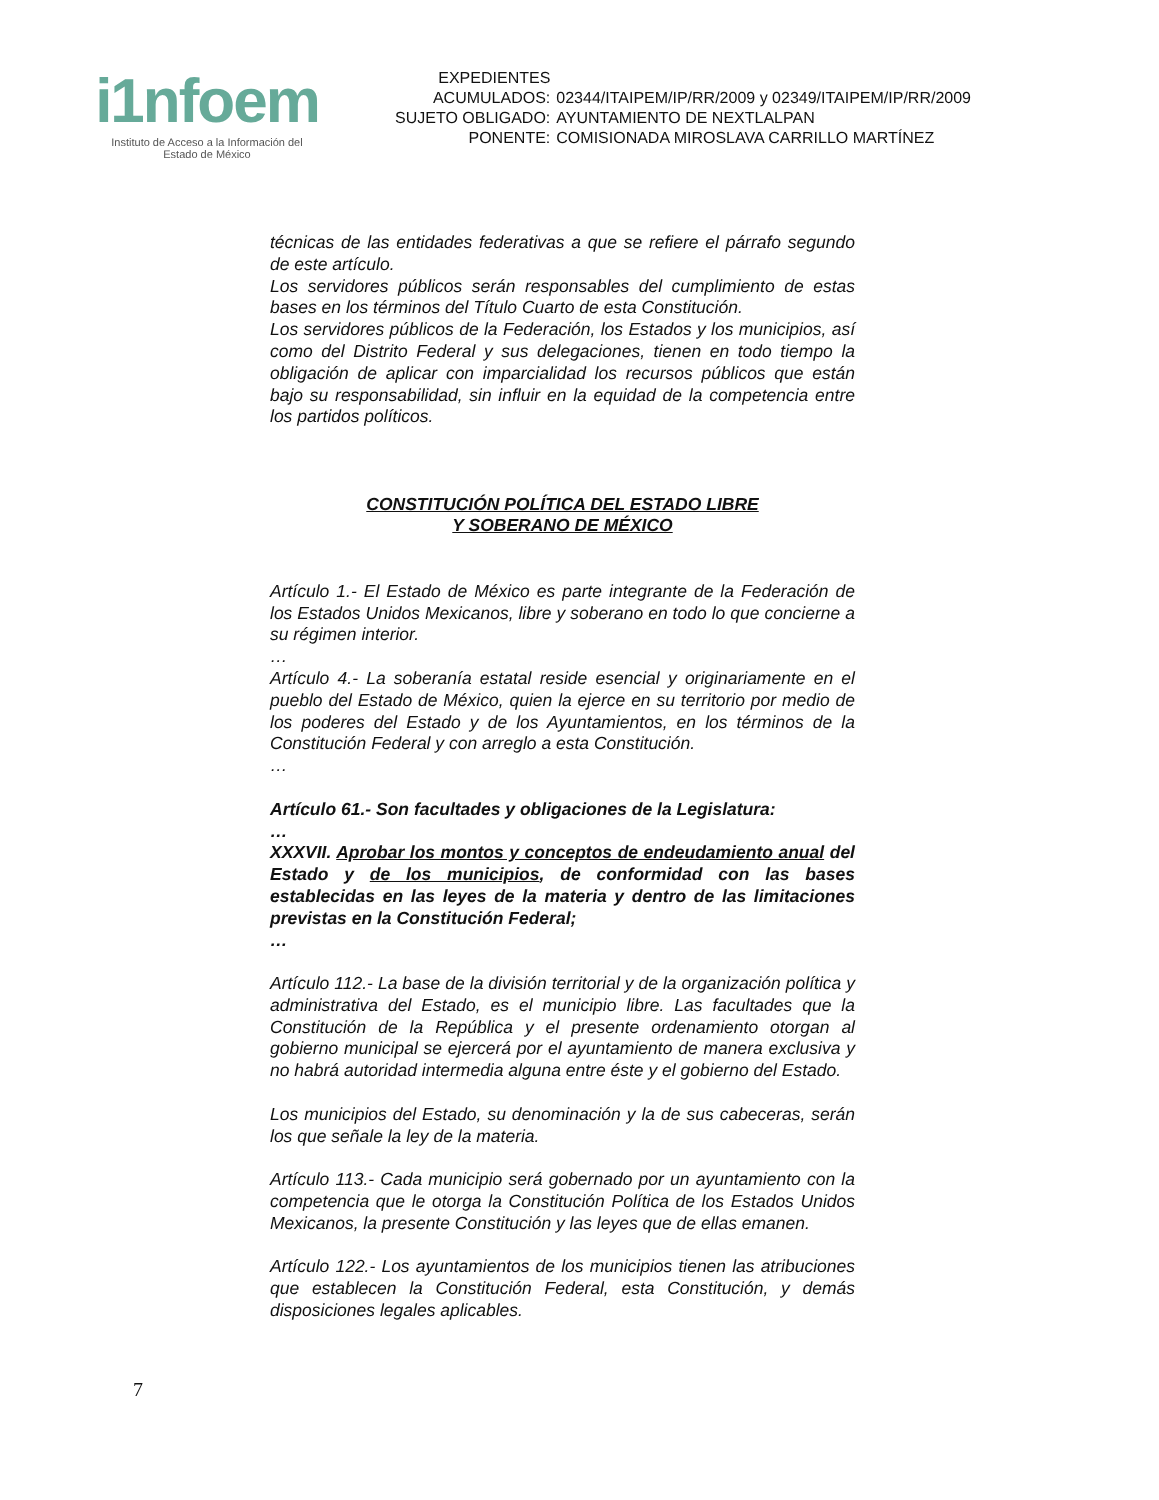i1nfoem
Instituto de Acceso a la Información del
Estado de México
| EXPEDIENTES | |
| ACUMULADOS: | 02344/ITAIPEM/IP/RR/2009 y 02349/ITAIPEM/IP/RR/2009 |
| SUJETO OBLIGADO: | AYUNTAMIENTO DE NEXTLALPAN |
| PONENTE: | COMISIONADA MIROSLAVA CARRILLO MARTÍNEZ |
técnicas de las entidades federativas a que se refiere el párrafo segundo de este artículo.
Los servidores públicos serán responsables del cumplimiento de estas bases en los términos del Título Cuarto de esta Constitución.
Los servidores públicos de la Federación, los Estados y los municipios, así como del Distrito Federal y sus delegaciones, tienen en todo tiempo la obligación de aplicar con imparcialidad los recursos públicos que están bajo su responsabilidad, sin influir en la equidad de la competencia entre los partidos políticos.
CONSTITUCIÓN POLÍTICA DEL ESTADO LIBRE
Y SOBERANO DE MÉXICO
Artículo 1.- El Estado de México es parte integrante de la Federación de los Estados Unidos Mexicanos, libre y soberano en todo lo que concierne a su régimen interior.
…
Artículo 4.- La soberanía estatal reside esencial y originariamente en el pueblo del Estado de México, quien la ejerce en su territorio por medio de los poderes del Estado y de los Ayuntamientos, en los términos de la Constitución Federal y con arreglo a esta Constitución.
…
Artículo 61.- Son facultades y obligaciones de la Legislatura:
…
XXXVII. Aprobar los montos y conceptos de endeudamiento anual del Estado y de los municipios, de conformidad con las bases establecidas en las leyes de la materia y dentro de las limitaciones previstas en la Constitución Federal;
…
Artículo 112.- La base de la división territorial y de la organización política y administrativa del Estado, es el municipio libre. Las facultades que la Constitución de la República y el presente ordenamiento otorgan al gobierno municipal se ejercerá por el ayuntamiento de manera exclusiva y no habrá autoridad intermedia alguna entre éste y el gobierno del Estado.
Los municipios del Estado, su denominación y la de sus cabeceras, serán los que señale la ley de la materia.
Artículo 113.- Cada municipio será gobernado por un ayuntamiento con la competencia que le otorga la Constitución Política de los Estados Unidos Mexicanos, la presente Constitución y las leyes que de ellas emanen.
Artículo 122.- Los ayuntamientos de los municipios tienen las atribuciones que establecen la Constitución Federal, esta Constitución, y demás disposiciones legales aplicables.
7